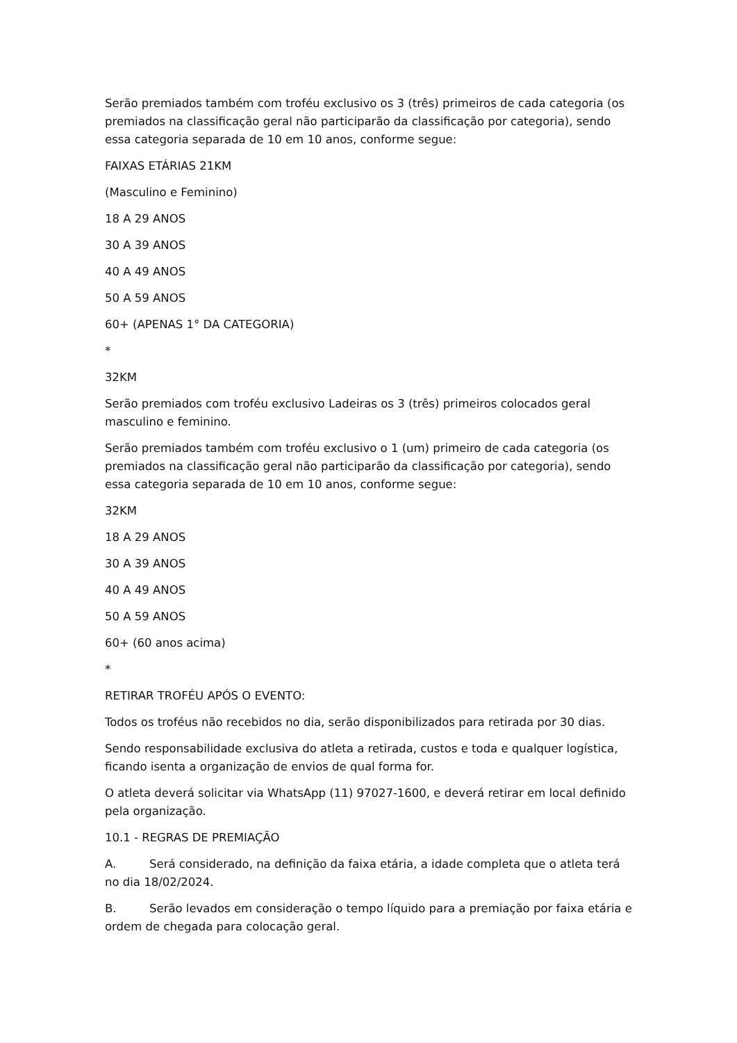Serão premiados também com troféu exclusivo os 3 (três) primeiros de cada categoria (os premiados na classificação geral não participarão da classificação por categoria), sendo essa categoria separada de 10 em 10 anos, conforme segue:
FAIXAS ETÁRIAS 21KM
(Masculino e Feminino)
18 A 29 ANOS
30 A 39 ANOS
40 A 49 ANOS
50 A 59 ANOS
60+ (APENAS 1° DA CATEGORIA)
*
32KM
Serão premiados com troféu exclusivo Ladeiras os 3 (três) primeiros colocados geral masculino e feminino.
Serão premiados também com troféu exclusivo o 1 (um) primeiro de cada categoria (os premiados na classificação geral não participarão da classificação por categoria), sendo essa categoria separada de 10 em 10 anos, conforme segue:
32KM
18 A 29 ANOS
30 A 39 ANOS
40 A 49 ANOS
50 A 59 ANOS
60+ (60 anos acima)
*
RETIRAR TROFÉU APÓS O EVENTO:
Todos os troféus não recebidos no dia, serão disponibilizados para retirada por 30 dias.
Sendo responsabilidade exclusiva do atleta a retirada, custos e toda e qualquer logística, ficando isenta a organização de envios de qual forma for.
O atleta deverá solicitar via WhatsApp (11) 97027-1600, e deverá retirar em local definido pela organização.
10.1 - REGRAS DE PREMIAÇÃO
A. Será considerado, na definição da faixa etária, a idade completa que o atleta terá no dia 18/02/2024.
B. Serão levados em consideração o tempo líquido para a premiação por faixa etária e ordem de chegada para colocação geral.